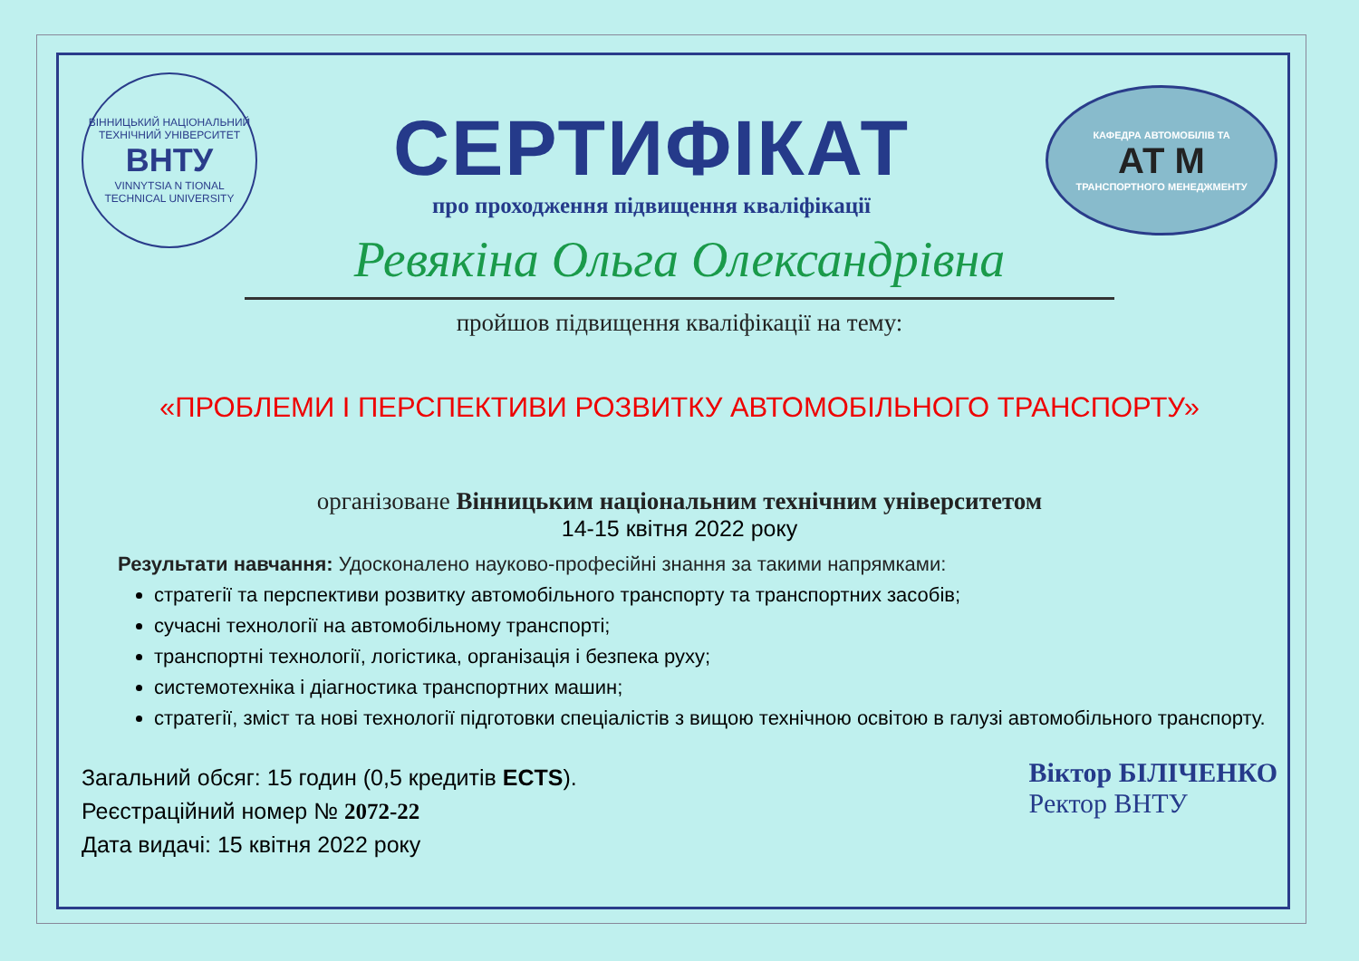ВІННИЦЬКИЙ НАЦІОНАЛЬНИЙ ТЕХНІЧНИЙ УНІВЕРСИТЕТ
ВНТУ
VINNYTSIA N TIONAL TECHNICAL UNIVERSITY
СЕРТИФІКАТ
про проходження підвищення кваліфікації
КАФЕДРА АВТОМОБІЛІВ ТА
АТ М
ТРАНСПОРТНОГО МЕНЕДЖМЕНТУ
Ревякіна Ольга Олександрівна
пройшов підвищення кваліфікації на тему:
«ПРОБЛЕМИ І ПЕРСПЕКТИВИ РОЗВИТКУ АВТОМОБІЛЬНОГО ТРАНСПОРТУ»
організоване Вінницьким національним технічним університетом
14-15 квітня 2022 року
Результати навчання: Удосконалено науково-професійні знання за такими напрямками:
стратегії та перспективи розвитку автомобільного транспорту та транспортних засобів;
сучасні технології на автомобільному транспорті;
транспортні технології, логістика, організація і безпека руху;
системотехніка і діагностика транспортних машин;
стратегії, зміст та нові технології підготовки спеціалістів з вищою технічною освітою в галузі автомобільного транспорту.
Загальний обсяг: 15 годин (0,5 кредитів ECTS).
Реєстраційний номер № 2072-22
Дата видачі: 15 квітня 2022 року
Віктор БІЛІЧЕНКО
Ректор ВНТУ